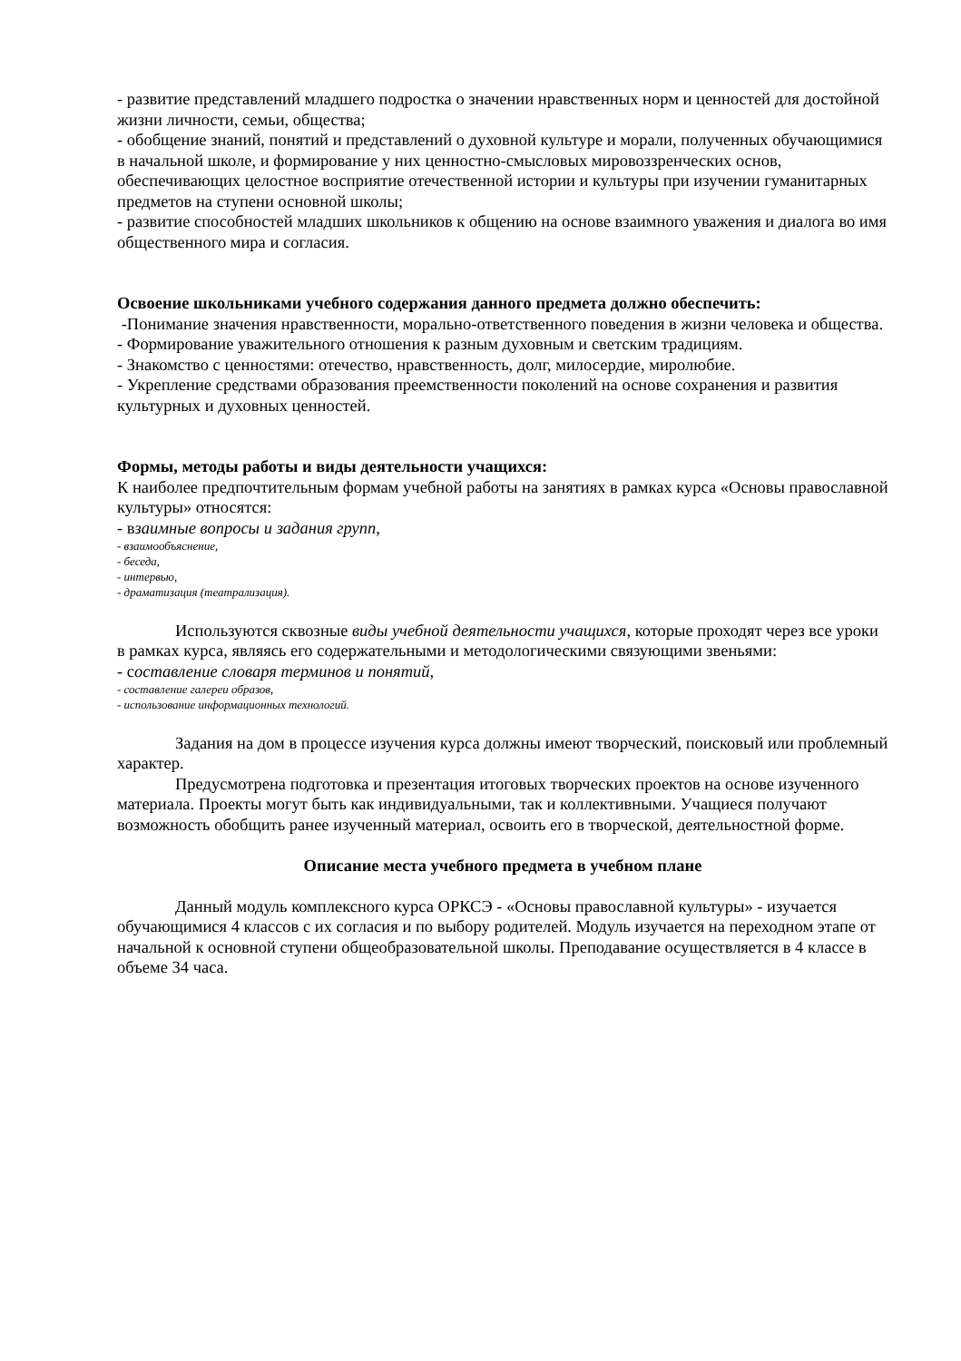- развитие представлений младшего подростка о значении нравственных норм и ценностей для достойной жизни личности, семьи, общества;
- обобщение знаний, понятий и представлений о духовной культуре и морали, полученных обучающимися в начальной школе, и формирование у них ценностно-смысловых мировоззренческих основ, обеспечивающих целостное восприятие отечественной истории и культуры при изучении гуманитарных предметов на ступени основной школы;
- развитие способностей младших школьников к общению на основе взаимного уважения и диалога во имя общественного мира и согласия.
Освоение школьниками учебного содержания данного предмета должно обеспечить:
-Понимание значения нравственности, морально-ответственного поведения в жизни человека и общества.
- Формирование уважительного отношения к разным духовным и светским традициям.
- Знакомство с ценностями: отечество, нравственность, долг, милосердие, миролюбие.
- Укрепление средствами образования преемственности поколений на основе сохранения и развития культурных и духовных ценностей.
Формы, методы работы и виды деятельности учащихся:
К наиболее предпочтительным формам учебной работы на занятиях в рамках курса «Основы православной культуры» относятся:
- взаимные вопросы и задания групп,
- взаимообъяснение,
- беседа,
- интервью,
- драматизация (театрализация).
Используются сквозные виды учебной деятельности учащихся, которые проходят через все уроки в рамках курса, являясь его содержательными и методологическими связующими звеньями:
- составление словаря терминов и понятий,
- составление галереи образов,
- использование информационных технологий.
Задания на дом в процессе изучения курса должны имеют творческий, поисковый или проблемный характер.
Предусмотрена подготовка и презентация итоговых творческих проектов на основе изученного материала. Проекты могут быть как индивидуальными, так и коллективными. Учащиеся получают возможность обобщить ранее изученный материал, освоить его в творческой, деятельностной форме.
Описание места учебного предмета в учебном плане
Данный модуль комплексного курса ОРКСЭ - «Основы православной культуры» - изучается обучающимися 4 классов с их согласия и по выбору родителей. Модуль изучается на переходном этапе от начальной к основной ступени общеобразовательной школы. Преподавание осуществляется в 4 классе в объеме 34 часа.